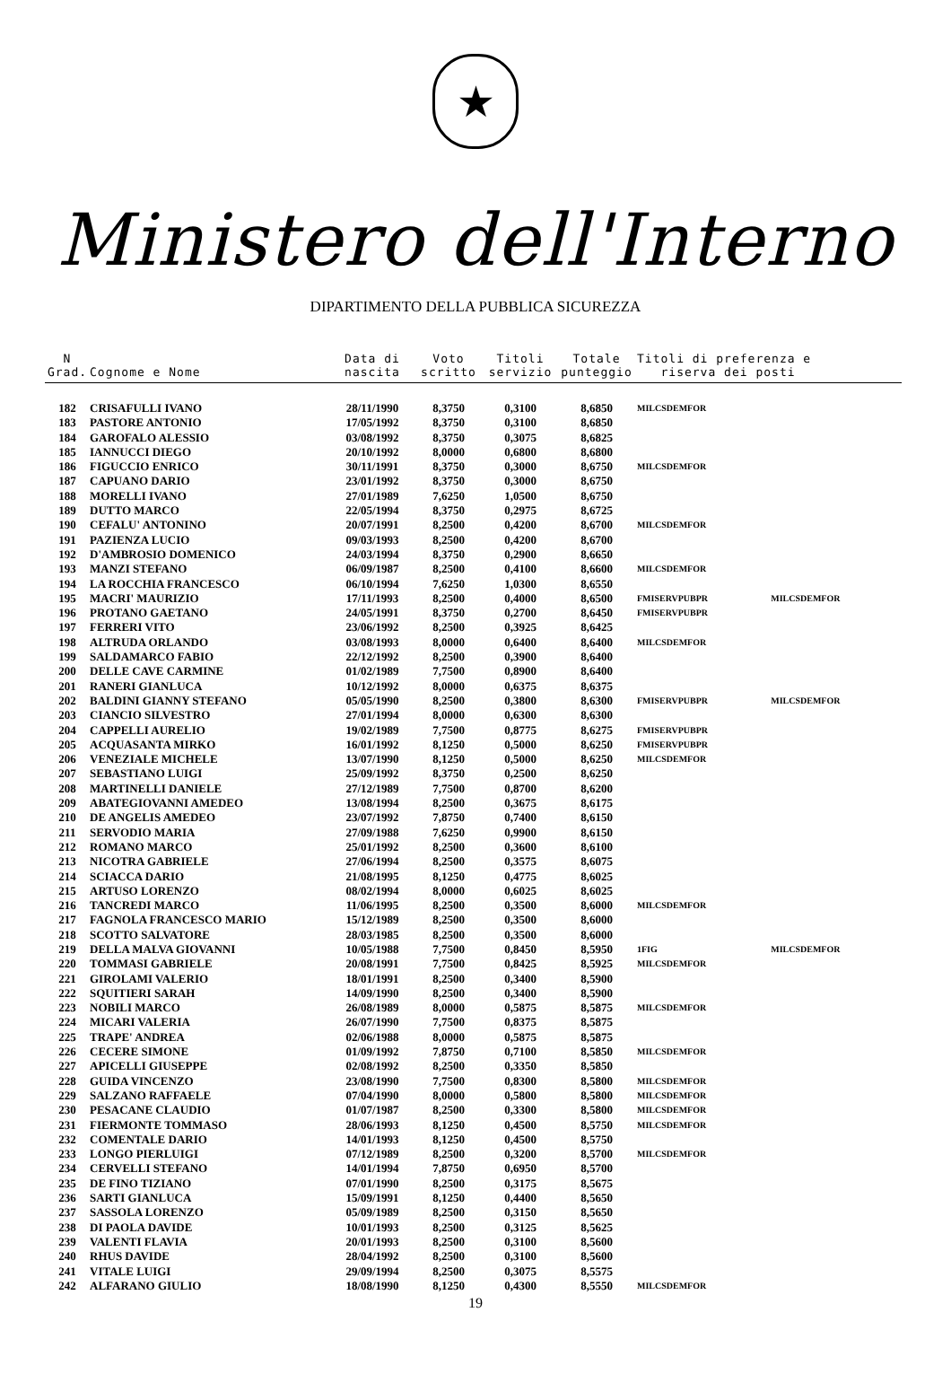★
Ministero dell'Interno
DIPARTIMENTO DELLA PUBBLICA SICUREZZA
| N Grad. | Cognome e Nome | Data di nascita | Voto scritto | Titoli servizio | Totale punteggio | Titoli di preferenza e riserva dei posti | |
| --- | --- | --- | --- | --- | --- | --- | --- |
| 182 | CRISAFULLI IVANO | 28/11/1990 | 8,3750 | 0,3100 | 8,6850 | MILCSDEMFOR | |
| 183 | PASTORE ANTONIO | 17/05/1992 | 8,3750 | 0,3100 | 8,6850 | | |
| 184 | GAROFALO ALESSIO | 03/08/1992 | 8,3750 | 0,3075 | 8,6825 | | |
| 185 | IANNUCCI DIEGO | 20/10/1992 | 8,0000 | 0,6800 | 8,6800 | | |
| 186 | FIGUCCIO ENRICO | 30/11/1991 | 8,3750 | 0,3000 | 8,6750 | MILCSDEMFOR | |
| 187 | CAPUANO DARIO | 23/01/1992 | 8,3750 | 0,3000 | 8,6750 | | |
| 188 | MORELLI IVANO | 27/01/1989 | 7,6250 | 1,0500 | 8,6750 | | |
| 189 | DUTTO MARCO | 22/05/1994 | 8,3750 | 0,2975 | 8,6725 | | |
| 190 | CEFALU' ANTONINO | 20/07/1991 | 8,2500 | 0,4200 | 8,6700 | MILCSDEMFOR | |
| 191 | PAZIENZA LUCIO | 09/03/1993 | 8,2500 | 0,4200 | 8,6700 | | |
| 192 | D'AMBROSIO DOMENICO | 24/03/1994 | 8,3750 | 0,2900 | 8,6650 | | |
| 193 | MANZI STEFANO | 06/09/1987 | 8,2500 | 0,4100 | 8,6600 | MILCSDEMFOR | |
| 194 | LA ROCCHIA FRANCESCO | 06/10/1994 | 7,6250 | 1,0300 | 8,6550 | | |
| 195 | MACRI' MAURIZIO | 17/11/1993 | 8,2500 | 0,4000 | 8,6500 | FMISERVPUBPR | MILCSDEMFOR |
| 196 | PROTANO GAETANO | 24/05/1991 | 8,3750 | 0,2700 | 8,6450 | FMISERVPUBPR | |
| 197 | FERRERI VITO | 23/06/1992 | 8,2500 | 0,3925 | 8,6425 | | |
| 198 | ALTRUDA ORLANDO | 03/08/1993 | 8,0000 | 0,6400 | 8,6400 | MILCSDEMFOR | |
| 199 | SALDAMARCO FABIO | 22/12/1992 | 8,2500 | 0,3900 | 8,6400 | | |
| 200 | DELLE CAVE CARMINE | 01/02/1989 | 7,7500 | 0,8900 | 8,6400 | | |
| 201 | RANERI GIANLUCA | 10/12/1992 | 8,0000 | 0,6375 | 8,6375 | | |
| 202 | BALDINI GIANNY STEFANO | 05/05/1990 | 8,2500 | 0,3800 | 8,6300 | FMISERVPUBPR | MILCSDEMFOR |
| 203 | CIANCIO SILVESTRO | 27/01/1994 | 8,0000 | 0,6300 | 8,6300 | | |
| 204 | CAPPELLI AURELIO | 19/02/1989 | 7,7500 | 0,8775 | 8,6275 | FMISERVPUBPR | |
| 205 | ACQUASANTA MIRKO | 16/01/1992 | 8,1250 | 0,5000 | 8,6250 | FMISERVPUBPR | |
| 206 | VENEZIALE MICHELE | 13/07/1990 | 8,1250 | 0,5000 | 8,6250 | MILCSDEMFOR | |
| 207 | SEBASTIANO LUIGI | 25/09/1992 | 8,3750 | 0,2500 | 8,6250 | | |
| 208 | MARTINELLI DANIELE | 27/12/1989 | 7,7500 | 0,8700 | 8,6200 | | |
| 209 | ABATEGIOVANNI AMEDEO | 13/08/1994 | 8,2500 | 0,3675 | 8,6175 | | |
| 210 | DE ANGELIS AMEDEO | 23/07/1992 | 7,8750 | 0,7400 | 8,6150 | | |
| 211 | SERVODIO MARIA | 27/09/1988 | 7,6250 | 0,9900 | 8,6150 | | |
| 212 | ROMANO MARCO | 25/01/1992 | 8,2500 | 0,3600 | 8,6100 | | |
| 213 | NICOTRA GABRIELE | 27/06/1994 | 8,2500 | 0,3575 | 8,6075 | | |
| 214 | SCIACCA DARIO | 21/08/1995 | 8,1250 | 0,4775 | 8,6025 | | |
| 215 | ARTUSO LORENZO | 08/02/1994 | 8,0000 | 0,6025 | 8,6025 | | |
| 216 | TANCREDI MARCO | 11/06/1995 | 8,2500 | 0,3500 | 8,6000 | MILCSDEMFOR | |
| 217 | FAGNOLA FRANCESCO MARIO | 15/12/1989 | 8,2500 | 0,3500 | 8,6000 | | |
| 218 | SCOTTO SALVATORE | 28/03/1985 | 8,2500 | 0,3500 | 8,6000 | | |
| 219 | DELLA MALVA GIOVANNI | 10/05/1988 | 7,7500 | 0,8450 | 8,5950 | 1FIG | MILCSDEMFOR |
| 220 | TOMMASI GABRIELE | 20/08/1991 | 7,7500 | 0,8425 | 8,5925 | MILCSDEMFOR | |
| 221 | GIROLAMI VALERIO | 18/01/1991 | 8,2500 | 0,3400 | 8,5900 | | |
| 222 | SQUITIERI SARAH | 14/09/1990 | 8,2500 | 0,3400 | 8,5900 | | |
| 223 | NOBILI MARCO | 26/08/1989 | 8,0000 | 0,5875 | 8,5875 | MILCSDEMFOR | |
| 224 | MICARI VALERIA | 26/07/1990 | 7,7500 | 0,8375 | 8,5875 | | |
| 225 | TRAPE' ANDREA | 02/06/1988 | 8,0000 | 0,5875 | 8,5875 | | |
| 226 | CECERE SIMONE | 01/09/1992 | 7,8750 | 0,7100 | 8,5850 | MILCSDEMFOR | |
| 227 | APICELLI GIUSEPPE | 02/08/1992 | 8,2500 | 0,3350 | 8,5850 | | |
| 228 | GUIDA VINCENZO | 23/08/1990 | 7,7500 | 0,8300 | 8,5800 | MILCSDEMFOR | |
| 229 | SALZANO RAFFAELE | 07/04/1990 | 8,0000 | 0,5800 | 8,5800 | MILCSDEMFOR | |
| 230 | PESACANE CLAUDIO | 01/07/1987 | 8,2500 | 0,3300 | 8,5800 | MILCSDEMFOR | |
| 231 | FIERMONTE TOMMASO | 28/06/1993 | 8,1250 | 0,4500 | 8,5750 | MILCSDEMFOR | |
| 232 | COMENTALE DARIO | 14/01/1993 | 8,1250 | 0,4500 | 8,5750 | | |
| 233 | LONGO PIERLUIGI | 07/12/1989 | 8,2500 | 0,3200 | 8,5700 | MILCSDEMFOR | |
| 234 | CERVELLI STEFANO | 14/01/1994 | 7,8750 | 0,6950 | 8,5700 | | |
| 235 | DE FINO TIZIANO | 07/01/1990 | 8,2500 | 0,3175 | 8,5675 | | |
| 236 | SARTI GIANLUCA | 15/09/1991 | 8,1250 | 0,4400 | 8,5650 | | |
| 237 | SASSOLA LORENZO | 05/09/1989 | 8,2500 | 0,3150 | 8,5650 | | |
| 238 | DI PAOLA DAVIDE | 10/01/1993 | 8,2500 | 0,3125 | 8,5625 | | |
| 239 | VALENTI FLAVIA | 20/01/1993 | 8,2500 | 0,3100 | 8,5600 | | |
| 240 | RHUS DAVIDE | 28/04/1992 | 8,2500 | 0,3100 | 8,5600 | | |
| 241 | VITALE LUIGI | 29/09/1994 | 8,2500 | 0,3075 | 8,5575 | | |
| 242 | ALFARANO GIULIO | 18/08/1990 | 8,1250 | 0,4300 | 8,5550 | MILCSDEMFOR | |
19